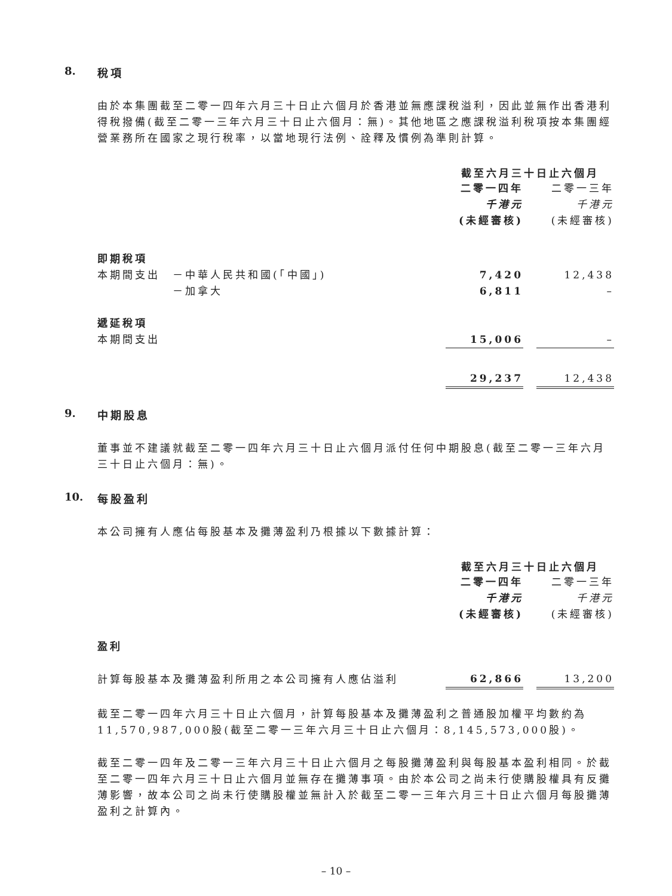8. 稅項
由於本集團截至二零一四年六月三十日止六個月於香港並無應課稅溢利，因此並無作出香港利得稅撥備(截至二零一三年六月三十日止六個月：無)。其他地區之應課稅溢利稅項按本集團經營業務所在國家之現行稅率，以當地現行法例、詮釋及慣例為準則計算。
| | 截至六月三十日止六個月 | | |
| | 二零一四年 | | 二零一三年 |
| | 千港元 | | 千港元 |
| | (未經審核) | | (未經審核) |
| 即期稅項 | | | |
| 本期間支出 －中華人民共和國(「中國」) | 7,420 | | 12,438 |
| －加拿大 | 6,811 | | – |
| 遞延稅項 | | | |
| 本期間支出 | 15,006 | | – |
| | 29,237 | | 12,438 |
9. 中期股息
董事並不建議就截至二零一四年六月三十日止六個月派付任何中期股息(截至二零一三年六月三十日止六個月：無)。
10. 每股盈利
本公司擁有人應佔每股基本及攤薄盈利乃根據以下數據計算：
| | 截至六月三十日止六個月 | | |
| | 二零一四年 | | 二零一三年 |
| | 千港元 | | 千港元 |
| | (未經審核) | | (未經審核) |
| 盈利 | | | |
| 計算每股基本及攤薄盈利所用之本公司擁有人應佔溢利 | 62,866 | | 13,200 |
截至二零一四年六月三十日止六個月，計算每股基本及攤薄盈利之普通股加權平均數約為11,570,987,000股(截至二零一三年六月三十日止六個月：8,145,573,000股)。
截至二零一四年及二零一三年六月三十日止六個月之每股攤薄盈利與每股基本盈利相同。於截至二零一四年六月三十日止六個月並無存在攤薄事項。由於本公司之尚未行使購股權具有反攤薄影響，故本公司之尚未行使購股權並無計入於截至二零一三年六月三十日止六個月每股攤薄盈利之計算內。
– 10 –